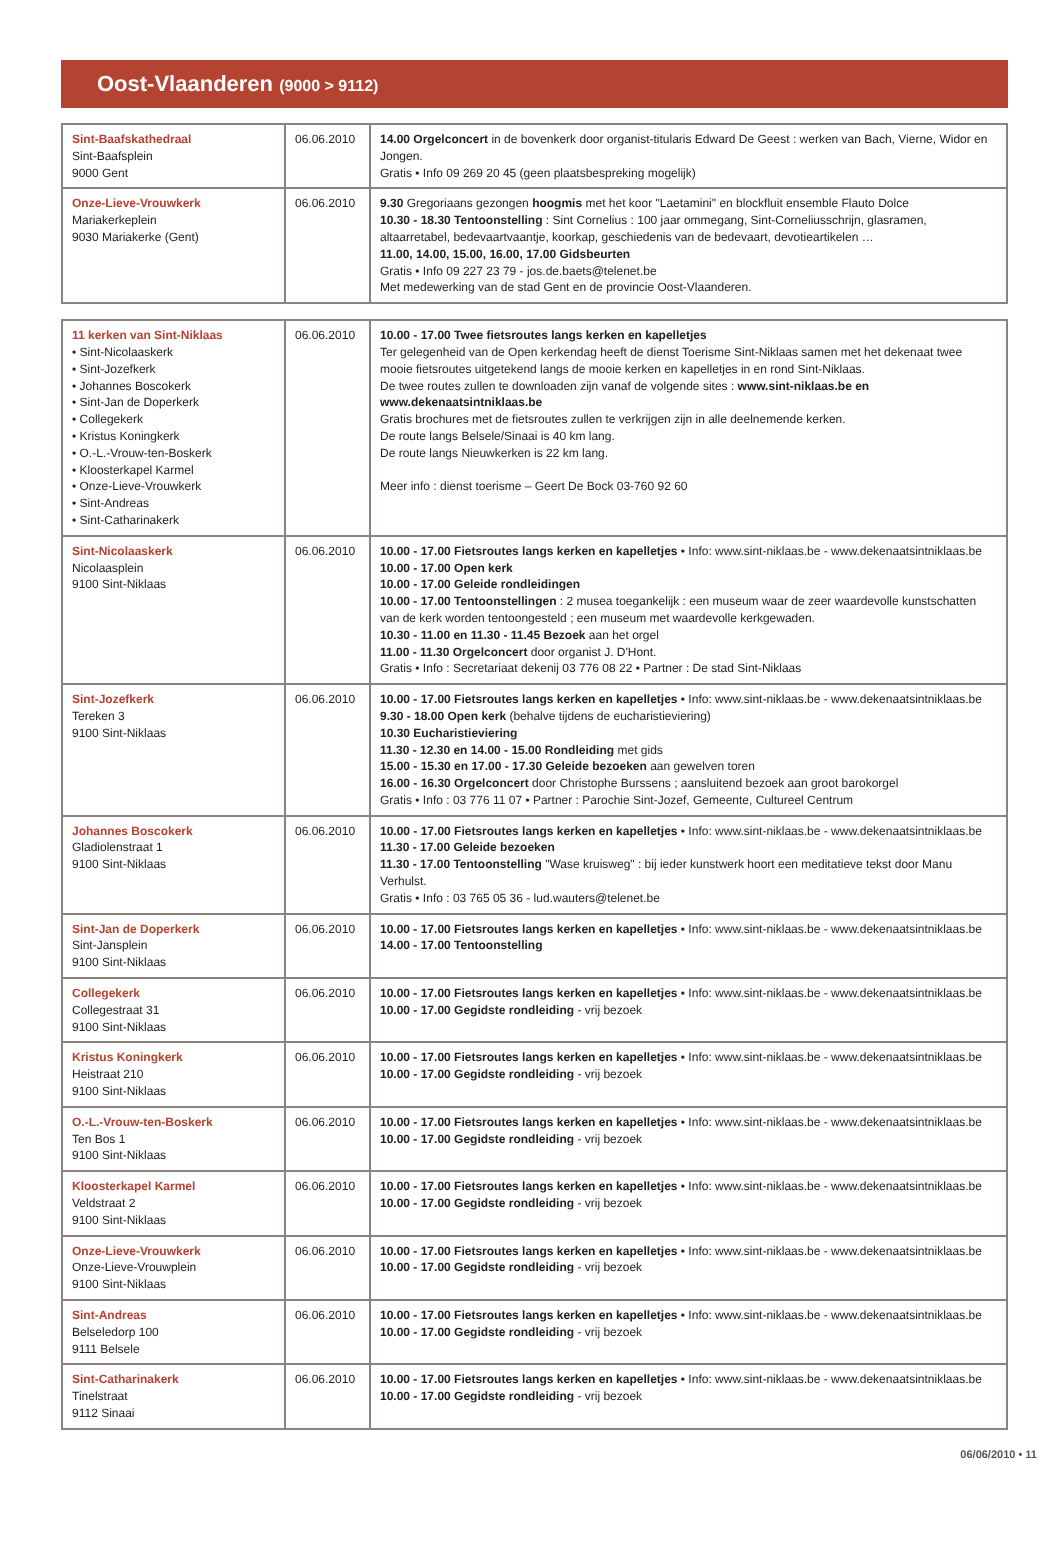Oost-Vlaanderen (9000 > 9112)
| Sint-Baafskathedraal Sint-Baafsplein 9000 Gent | 06.06.2010 | 14.00 Orgelconcert in de bovenkerk door organist-titularis Edward De Geest : werken van Bach, Vierne, Widor en Jongen. Gratis • Info 09 269 20 45 (geen plaatsbespreking mogelijk) |
| Onze-Lieve-Vrouwkerk Mariakerkeplein 9030 Mariakerke (Gent) | 06.06.2010 | 9.30 Gregoriaans gezongen hoogmis met het koor "Laetamini" en blockfluit ensemble Flauto Dolce 10.30 - 18.30 Tentoonstelling : Sint Cornelius : 100 jaar ommegang, Sint-Corneliusschrijn, glasramen, altaarretabel, bedevaartvaantje, koorkap, geschiedenis van de bedevaart, devotieartikelen … 11.00, 14.00, 15.00, 16.00, 17.00 Gidsbeurten Gratis • Info 09 227 23 79 - jos.de.baets@telenet.be Met medewerking van de stad Gent en de provincie Oost-Vlaanderen. |
| 11 kerken van Sint-Niklaas • Sint-Nicolaaskerk • Sint-Jozefkerk • Johannes Boscokerk • Sint-Jan de Doperkerk • Collegekerk • Kristus Koningkerk • O.-L.-Vrouw-ten-Boskerk • Kloosterkapel Karmel • Onze-Lieve-Vrouwkerk • Sint-Andreas • Sint-Catharinakerk | 06.06.2010 | 10.00 - 17.00 Twee fietsroutes langs kerken en kapelletjes Ter gelegenheid van de Open kerkendag heeft de dienst Toerisme Sint-Niklaas samen met het dekenaat twee mooie fietsroutes uitgetekend langs de mooie kerken en kapelletjes in en rond Sint-Niklaas. De twee routes zullen te downloaden zijn vanaf de volgende sites : www.sint-niklaas.be en www.dekenaatsintniklaas.be Gratis brochures met de fietsroutes zullen te verkrijgen zijn in alle deelnemende kerken. De route langs Belsele/Sinaai is 40 km lang. De route langs Nieuwkerken is 22 km lang. Meer info : dienst toerisme – Geert De Bock 03-760 92 60 |
| Sint-Nicolaaskerk Nicolaasplein 9100 Sint-Niklaas | 06.06.2010 | 10.00 - 17.00 Fietsroutes langs kerken en kapelletjes • Info: www.sint-niklaas.be - www.dekenaatsintniklaas.be 10.00 - 17.00 Open kerk 10.00 - 17.00 Geleide rondleidingen 10.00 - 17.00 Tentoonstellingen : 2 musea toegankelijk : een museum waar de zeer waardevolle kunstschatten van de kerk worden tentoongesteld ; een museum met waardevolle kerkgewaden. 10.30 - 11.00 en 11.30 - 11.45 Bezoek aan het orgel 11.00 - 11.30 Orgelconcert door organist J. D'Hont. Gratis • Info : Secretariaat dekenij 03 776 08 22 • Partner : De stad Sint-Niklaas |
| Sint-Jozefkerk Tereken 3 9100 Sint-Niklaas | 06.06.2010 | 10.00 - 17.00 Fietsroutes langs kerken en kapelletjes • Info: www.sint-niklaas.be - www.dekenaatsintniklaas.be 9.30 - 18.00 Open kerk (behalve tijdens de eucharistieviering) 10.30 Eucharistieviering 11.30 - 12.30 en 14.00 - 15.00 Rondleiding met gids 15.00 - 15.30 en 17.00 - 17.30 Geleide bezoeken aan gewelven toren 16.00 - 16.30 Orgelconcert door Christophe Burssens ; aansluitend bezoek aan groot barokorgel Gratis • Info : 03 776 11 07 • Partner : Parochie Sint-Jozef, Gemeente, Cultureel Centrum |
| Johannes Boscokerk Gladiolenstraat 1 9100 Sint-Niklaas | 06.06.2010 | 10.00 - 17.00 Fietsroutes langs kerken en kapelletjes • Info: www.sint-niklaas.be - www.dekenaatsintniklaas.be 11.30 - 17.00 Geleide bezoeken 11.30 - 17.00 Tentoonstelling "Wase kruisweg" : bij ieder kunstwerk hoort een meditatieve tekst door Manu Verhulst. Gratis • Info : 03 765 05 36 - lud.wauters@telenet.be |
| Sint-Jan de Doperkerk Sint-Jansplein 9100 Sint-Niklaas | 06.06.2010 | 10.00 - 17.00 Fietsroutes langs kerken en kapelletjes • Info: www.sint-niklaas.be - www.dekenaatsintniklaas.be 14.00 - 17.00 Tentoonstelling |
| Collegekerk Collegestraat 31 9100 Sint-Niklaas | 06.06.2010 | 10.00 - 17.00 Fietsroutes langs kerken en kapelletjes • Info: www.sint-niklaas.be - www.dekenaatsintniklaas.be 10.00 - 17.00 Gegidste rondleiding - vrij bezoek |
| Kristus Koningkerk Heistraat 210 9100 Sint-Niklaas | 06.06.2010 | 10.00 - 17.00 Fietsroutes langs kerken en kapelletjes • Info: www.sint-niklaas.be - www.dekenaatsintniklaas.be 10.00 - 17.00 Gegidste rondleiding - vrij bezoek |
| O.-L.-Vrouw-ten-Boskerk Ten Bos 1 9100 Sint-Niklaas | 06.06.2010 | 10.00 - 17.00 Fietsroutes langs kerken en kapelletjes • Info: www.sint-niklaas.be - www.dekenaatsintniklaas.be 10.00 - 17.00 Gegidste rondleiding - vrij bezoek |
| Kloosterkapel Karmel Veldstraat 2 9100 Sint-Niklaas | 06.06.2010 | 10.00 - 17.00 Fietsroutes langs kerken en kapelletjes • Info: www.sint-niklaas.be - www.dekenaatsintniklaas.be 10.00 - 17.00 Gegidste rondleiding - vrij bezoek |
| Onze-Lieve-Vrouwkerk Onze-Lieve-Vrouwplein 9100 Sint-Niklaas | 06.06.2010 | 10.00 - 17.00 Fietsroutes langs kerken en kapelletjes • Info: www.sint-niklaas.be - www.dekenaatsintniklaas.be 10.00 - 17.00 Gegidste rondleiding - vrij bezoek |
| Sint-Andreas Belseledorp 100 9111 Belsele | 06.06.2010 | 10.00 - 17.00 Fietsroutes langs kerken en kapelletjes • Info: www.sint-niklaas.be - www.dekenaatsintniklaas.be 10.00 - 17.00 Gegidste rondleiding - vrij bezoek |
| Sint-Catharinakerk Tinelstraat 9112 Sinaai | 06.06.2010 | 10.00 - 17.00 Fietsroutes langs kerken en kapelletjes • Info: www.sint-niklaas.be - www.dekenaatsintniklaas.be 10.00 - 17.00 Gegidste rondleiding - vrij bezoek |
06/06/2010 • 11